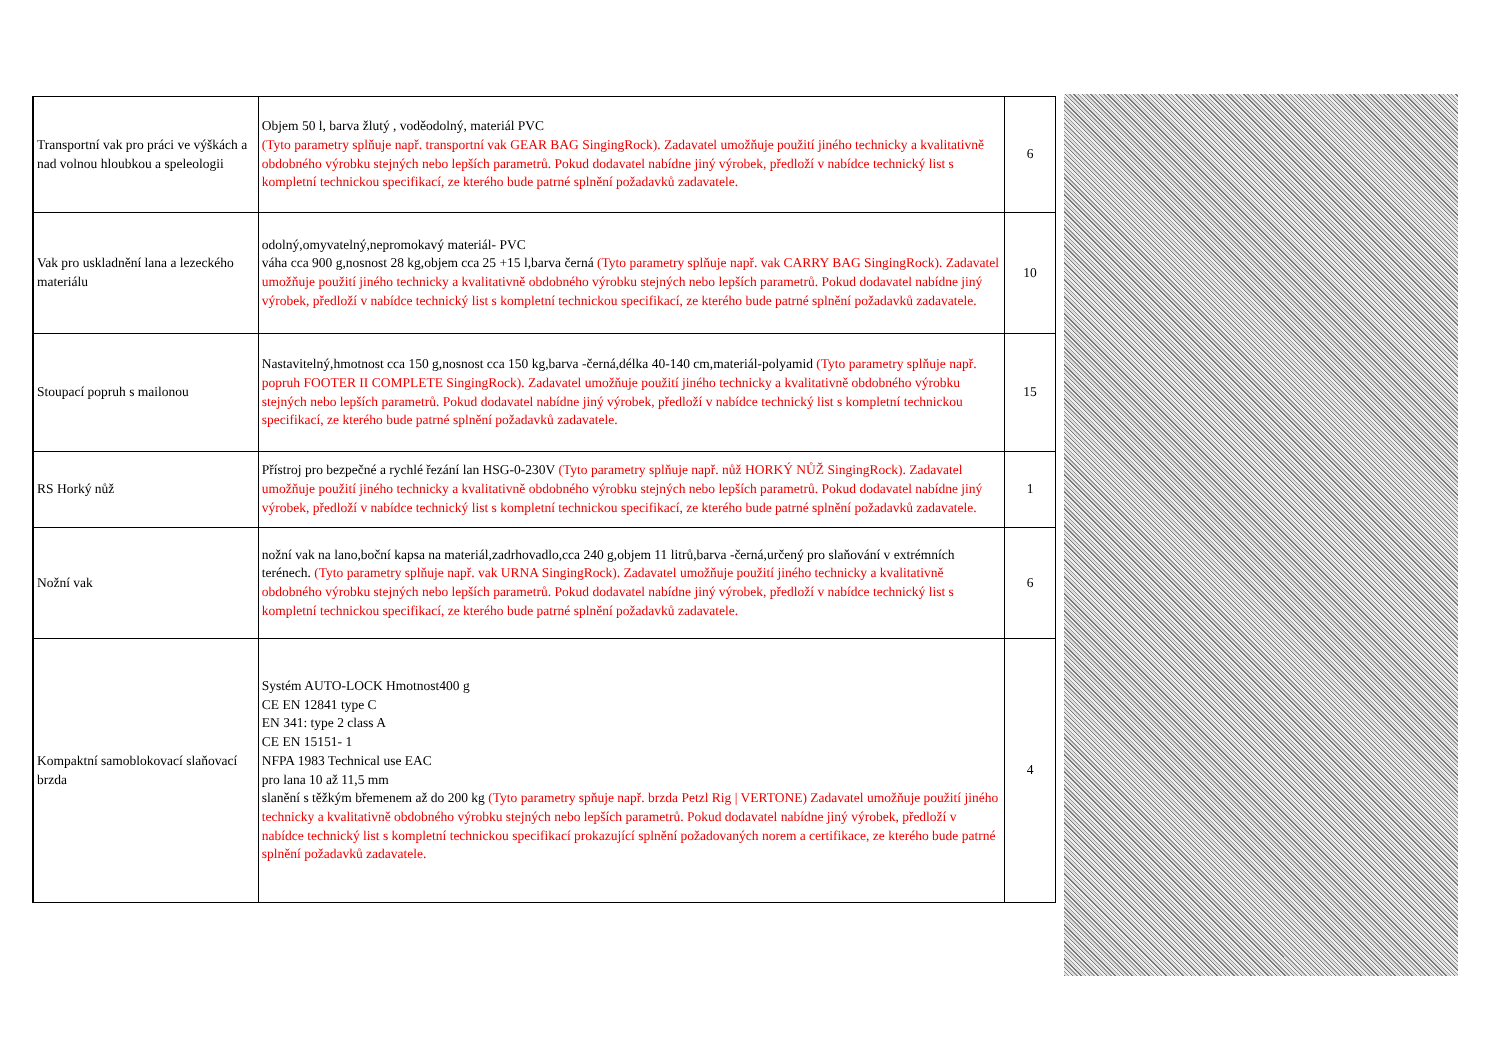| Transportní vak pro práci ve výškách a nad volnou hloubkou a speleologii | Objem 50 l, barva žlutý , voděodolný, materiál PVC (Tyto parametry splňuje např. transportní vak GEAR BAG SingingRock). Zadavatel umožňuje použití jiného technicky a kvalitativně obdobného výrobku stejných nebo lepších parametrů. Pokud dodavatel nabídne jiný výrobek, předloží v nabídce technický list s kompletní technickou specifikací, ze kterého bude patrné splnění požadavků zadavatele. | 6 |
| Vak pro uskladnění lana a lezeckého materiálu | odolný,omyvatelný,nepromokavý materiál- PVC váha cca 900 g,nosnost 28 kg,objem cca 25 +15 l,barva černá (Tyto parametry splňuje např. vak CARRY BAG SingingRock). Zadavatel umožňuje použití jiného technicky a kvalitativně obdobného výrobku stejných nebo lepších parametrů. Pokud dodavatel nabídne jiný výrobek, předloží v nabídce technický list s kompletní technickou specifikací, ze kterého bude patrné splnění požadavků zadavatele. | 10 |
| Stoupací popruh s mailonou | Nastavitelný,hmotnost cca 150 g,nosnost cca 150 kg,barva -černá,délka 40-140 cm,materiál-polyamid (Tyto parametry splňuje např. popruh FOOTER II COMPLETE SingingRock). Zadavatel umožňuje použití jiného technicky a kvalitativně obdobného výrobku stejných nebo lepších parametrů. Pokud dodavatel nabídne jiný výrobek, předloží v nabídce technický list s kompletní technickou specifikací, ze kterého bude patrné splnění požadavků zadavatele. | 15 |
| RS Horký nůž | Přístroj pro bezpečné a rychlé řezání lan HSG-0-230V (Tyto parametry splňuje např. nůž HORKÝ NŮŽ SingingRock). Zadavatel umožňuje použití jiného technicky a kvalitativně obdobného výrobku stejných nebo lepších parametrů. Pokud dodavatel nabídne jiný výrobek, předloží v nabídce technický list s kompletní technickou specifikací, ze kterého bude patrné splnění požadavků zadavatele. | 1 |
| Nožní vak | nožní vak na lano,boční kapsa na materiál,zadrhovadlo,cca 240 g,objem 11 litrů,barva -černá,určený pro slaňování v extrémních terénech. (Tyto parametry splňuje např. vak URNA SingingRock). Zadavatel umožňuje použití jiného technicky a kvalitativně obdobného výrobku stejných nebo lepších parametrů. Pokud dodavatel nabídne jiný výrobek, předloží v nabídce technický list s kompletní technickou specifikací, ze kterého bude patrné splnění požadavků zadavatele. | 6 |
| Kompaktní samoblokovací slaňovací brzda | Systém AUTO-LOCK Hmotnost400 g CE EN 12841 type C EN 341: type 2 class A CE EN 15151- 1 NFPA 1983 Technical use EAC pro lana 10 až 11,5 mm slanění s těžkým břemenem až do 200 kg (Tyto parametry spňuje např. brzda Petzl Rig / VERTONE) Zadavatel umožňuje použití jiného technicky a kvalitativně obdobného výrobku stejných nebo lepších parametrů. Pokud dodavatel nabídne jiný výrobek, předloží v nabídce technický list s kompletní technickou specifikací prokazující splnění požadovaných norem a certifikace, ze kterého bude patrné splnění požadavků zadavatele. | 4 |